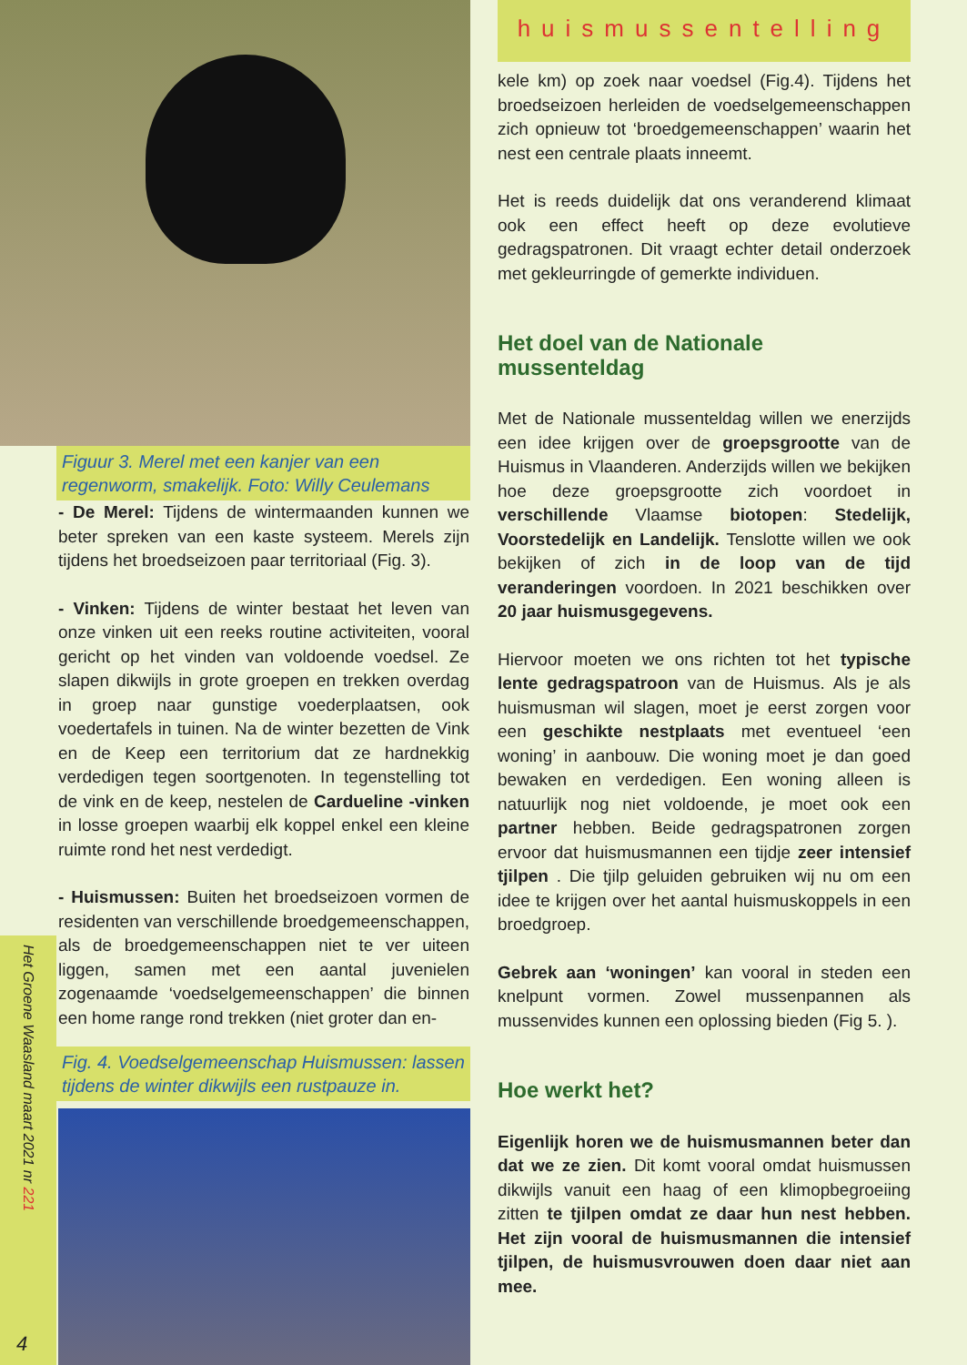Figuur 3. Merel met een kanjer van een regenworm, smakelijk. Foto: Willy Ceulemans
- De Merel: Tijdens de wintermaanden kunnen we beter spreken van een kaste systeem. Merels zijn tijdens het broedseizoen paar territoriaal (Fig. 3).
- Vinken: Tijdens de winter bestaat het leven van onze vinken uit een reeks routine activiteiten, vooral gericht op het vinden van voldoende voedsel. Ze slapen dikwijls in grote groepen en trekken overdag in groep naar gunstige voederplaatsen, ook voedertafels in tuinen. Na de winter bezetten de Vink en de Keep een territorium dat ze hardnekkig verdedigen tegen soortgenoten. In tegenstelling tot de vink en de keep, nestelen de Cardueline -vinken in losse groepen waarbij elk koppel enkel een kleine ruimte rond het nest verdedigt.
- Huismussen: Buiten het broedseizoen vormen de residenten van verschillende broedgemeenschappen, als de broedgemeenschappen niet te ver uiteen liggen, samen met een aantal juvenielen zogenaamde ‘voedselgemeenschappen’ die binnen een home range rond trekken (niet groter dan en-
Fig. 4. Voedselgemeenschap Huismussen: lassen tijdens de winter dikwijls een rustpauze in.
Het Groene Waasland maart 2021 nr 221
4
huismussentelling
kele km) op zoek naar voedsel (Fig.4). Tijdens het broedseizoen herleiden de voedselgemeenschappen zich opnieuw tot ‘broedgemeenschappen’ waarin het nest een centrale plaats inneemt.
Het is reeds duidelijk dat ons veranderend klimaat ook een effect heeft op deze evolutieve gedragspatronen. Dit vraagt echter detail onderzoek met gekleurringde of gemerkte individuen.
Het doel van de Nationale mussenteldag
Met de Nationale mussenteldag willen we enerzijds een idee krijgen over de groepsgrootte van de Huismus in Vlaanderen. Anderzijds willen we bekijken hoe deze groepsgrootte zich voordoet in verschillende Vlaamse biotopen: Stedelijk, Voorstedelijk en Landelijk. Tenslotte willen we ook bekijken of zich in de loop van de tijd veranderingen voordoen. In 2021 beschikken over 20 jaar huismusgegevens.
Hiervoor moeten we ons richten tot het typische lente gedragspatroon van de Huismus. Als je als huismusman wil slagen, moet je eerst zorgen voor een geschikte nestplaats met eventueel ‘een woning’ in aanbouw. Die woning moet je dan goed bewaken en verdedigen. Een woning alleen is natuurlijk nog niet voldoende, je moet ook een partner hebben. Beide gedragspatronen zorgen ervoor dat huismusmannen een tijdje zeer intensief tjilpen . Die tjilp geluiden gebruiken wij nu om een idee te krijgen over het aantal huismuskoppels in een broedgroep.
Gebrek aan ‘woningen’ kan vooral in steden een knelpunt vormen. Zowel mussenpannen als mussenvides kunnen een oplossing bieden (Fig 5. ).
Hoe werkt het?
Eigenlijk horen we de huismusmannen beter dan dat we ze zien. Dit komt vooral omdat huismussen dikwijls vanuit een haag of een klimopbegroeiing zitten te tjilpen omdat ze daar hun nest hebben. Het zijn vooral de huismusmannen die intensief tjilpen, de huismusvrouwen doen daar niet aan mee.